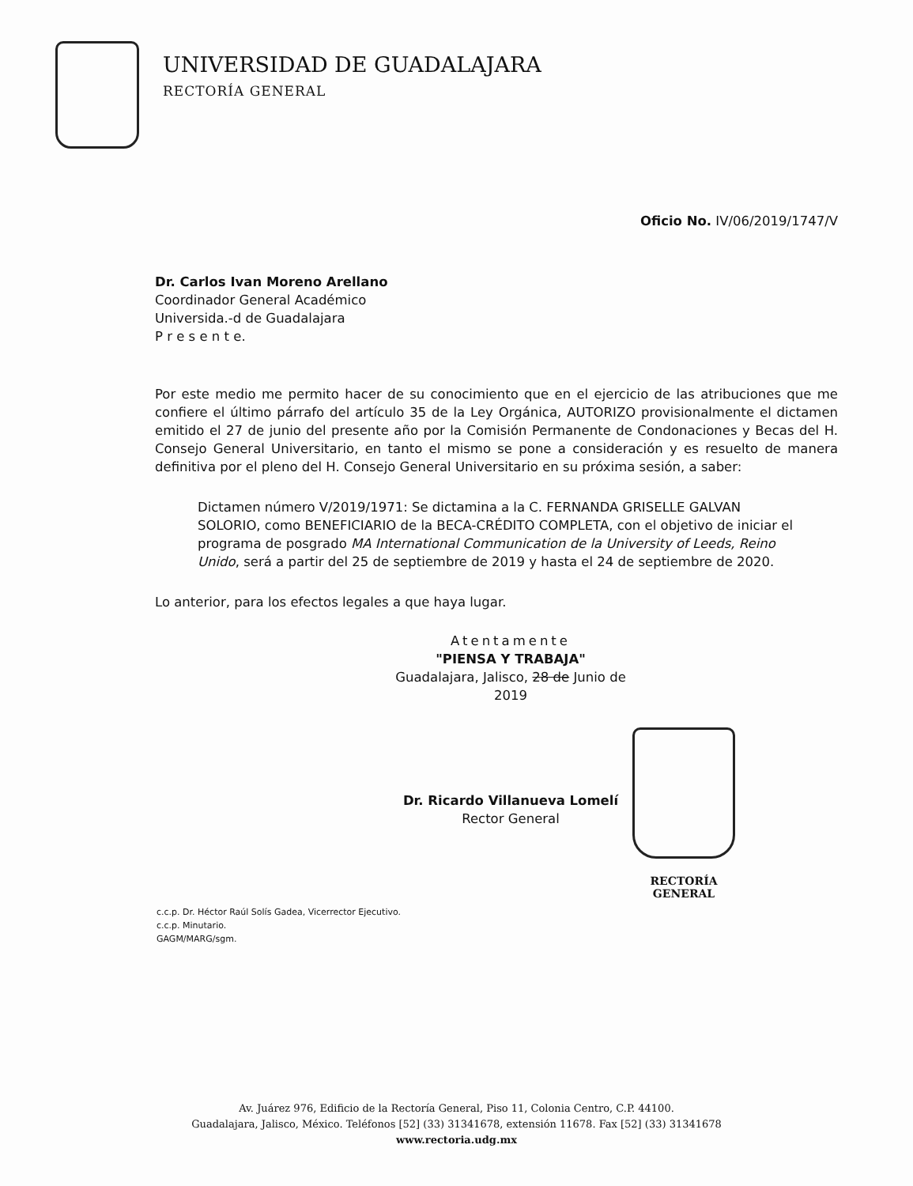UNIVERSIDAD DE GUADALAJARA
RECTORÍA GENERAL
Oficio No. IV/06/2019/1747/V
Dr. Carlos Ivan Moreno Arellano
Coordinador General Académico
Universida.-d de Guadalajara
P r e s e n t e.
Por este medio me permito hacer de su conocimiento que en el ejercicio de las atribuciones que me confiere el último párrafo del artículo 35 de la Ley Orgánica, AUTORIZO provisionalmente el dictamen emitido el 27 de junio del presente año por la Comisión Permanente de Condonaciones y Becas del H. Consejo General Universitario, en tanto el mismo se pone a consideración y es resuelto de manera definitiva por el pleno del H. Consejo General Universitario en su próxima sesión, a saber:
Dictamen número V/2019/1971: Se dictamina a la C. FERNANDA GRISELLE GALVAN SOLORIO, como BENEFICIARIO de la BECA-CRÉDITO COMPLETA, con el objetivo de iniciar el programa de posgrado MA International Communication de la University of Leeds, Reino Unido, será a partir del 25 de septiembre de 2019 y hasta el 24 de septiembre de 2020.
Lo anterior, para los efectos legales a que haya lugar.
Atentamente
"PIENSA Y TRABAJA"
Guadalajara, Jalisco, 28 de Junio de 2019
Dr. Ricardo Villanueva Lomelí
Rector General
RECTORÍA GENERAL
c.c.p. Dr. Héctor Raúl Solís Gadea, Vicerrector Ejecutivo.
c.c.p. Minutario.
GAGM/MARG/sgm.
Av. Juárez 976, Edificio de la Rectoría General, Piso 11, Colonia Centro, C.P. 44100.
Guadalajara, Jalisco, México. Teléfonos [52] (33) 31341678, extensión 11678. Fax [52] (33) 31341678
www.rectoria.udg.mx